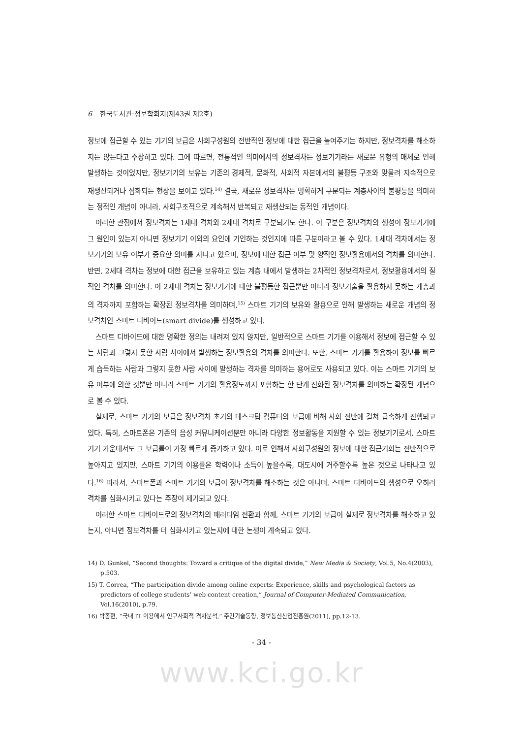6 한국도서관·정보학회지(제43권 제2호)
정보에 접근할 수 있는 기기의 보급은 사회구성원의 전반적인 정보에 대한 접근을 높여주기는 하지만, 정보격차를 해소하지는 않는다고 주장하고 있다. 그에 따르면, 전통적인 의미에서의 정보격차는 정보기기라는 새로운 유형의 매체로 인해 발생하는 것이었지만, 정보기기의 보유는 기존의 경제적, 문화적, 사회적 자본에서의 불평등 구조와 맞물려 지속적으로 재생산되거나 심화되는 현상을 보이고 있다.<sup>14)</sup> 결국, 새로운 정보격차는 명확하게 구분되는 계층사이의 불평등을 의미하는 정적인 개념이 아니라, 사회구조적으로 계속해서 반복되고 재생산되는 동적인 개념이다.
이러한 관점에서 정보격차는 1세대 격차와 2세대 격차로 구분되기도 한다. 이 구분은 정보격차의 생성이 정보기기에 그 원인이 있는지 아니면 정보기기 이외의 요인에 기인하는 것인지에 따른 구분이라고 볼 수 있다. 1세대 격차에서는 정보기기의 보유 여부가 중요한 의미를 지니고 있으며, 정보에 대한 접근 여부 및 양적인 정보활용에서의 격차를 의미한다. 반면, 2세대 격차는 정보에 대한 접근을 보유하고 있는 계층 내에서 발생하는 2차적인 정보격차로서, 정보활용에서의 질적인 격차를 의미한다. 이 2세대 격차는 정보기기에 대한 불평등한 접근뿐만 아니라 정보기술을 활용하지 못하는 계층과의 격차까지 포함하는 확장된 정보격차를 의미하며,<sup>15)</sup> 스마트 기기의 보유와 활용으로 인해 발생하는 새로운 개념의 정보격차인 스마트 디바이드(smart divide)를 생성하고 있다.
스마트 디바이드에 대한 명확한 정의는 내려져 있지 않지만, 일반적으로 스마트 기기를 이용해서 정보에 접근할 수 있는 사람과 그렇지 못한 사람 사이에서 발생하는 정보활용의 격차를 의미한다. 또한, 스마트 기기를 활용하여 정보를 빠르게 습득하는 사람과 그렇지 못한 사람 사이에 발생하는 격차를 의미하는 용어로도 사용되고 있다. 이는 스마트 기기의 보유 여부에 의한 것뿐만 아니라 스마트 기기의 활용정도까지 포함하는 한 단계 진화된 정보격차를 의미하는 확장된 개념으로 볼 수 있다.
실제로, 스마트 기기의 보급은 정보격차 초기의 데스크탑 컴퓨터의 보급에 비해 사회 전반에 걸쳐 급속하게 진행되고 있다. 특히, 스마트폰은 기존의 음성 커뮤니케이션뿐만 아니라 다양한 정보활동을 지원할 수 있는 정보기기로서, 스마트 기기 가운데서도 그 보급률이 가장 빠르게 증가하고 있다. 이로 인해서 사회구성원의 정보에 대한 접근기회는 전반적으로 높아지고 있지만, 스마트 기기의 이용률은 학력이나 소득이 높을수록, 대도시에 거주할수록 높은 것으로 나타나고 있다.<sup>16)</sup> 따라서, 스마트폰과 스마트 기기의 보급이 정보격차를 해소하는 것은 아니며, 스마트 디바이드의 생성으로 오히려 격차를 심화시키고 있다는 주장이 제기되고 있다.
이러한 스마트 디바이드로의 정보격차의 패러다임 전환과 함께, 스마트 기기의 보급이 실제로 정보격차를 해소하고 있는지, 아니면 정보격차를 더 심화시키고 있는지에 대한 논쟁이 계속되고 있다.
14) D. Gunkel, “Second thoughts: Toward a critique of the digital divide,” New Media & Society, Vol.5, No.4(2003), p.503.
15) T. Correa, “The participation divide among online experts: Experience, skills and psychological factors as predictors of college students’ web content creation,” Journal of Computer-Mediated Communication, Vol.16(2010), p.79.
16) 박종현, “국내 IT 이용에서 인구사회적 격차분석,” 주간기술동향, 정보통신산업진흥원(2011), pp.12-13.
- 34 -
www.kci.go.kr